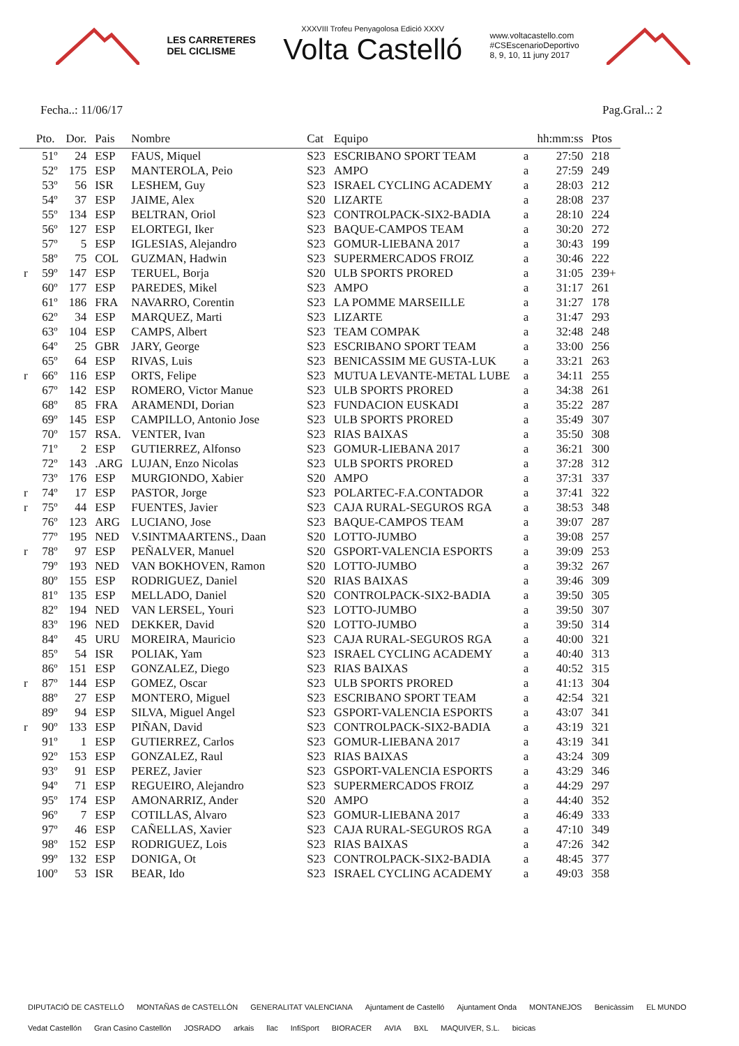LES CARRETERES
DEL CICLISME
XXXVIII Trofeu Penyagolosa Edició XXXV
Volta Castelló
www.voltacastello.com
#CSEscenarioDeportivo
8, 9, 10, 11 juny 2017
Fecha..: 11/06/17 Pag.Gral..: 2
| | Pto. | Dor. | Pais | Nombre | Cat | Equipo | | hh:mm:ss | Ptos |
| --- | --- | --- | --- | --- | --- | --- | --- | --- | --- |
| | 51º | 24 | ESP | FAUS, Miquel | S23 | ESCRIBANO SPORT TEAM | a | 27:50 | 218 |
| | 52º | 175 | ESP | MANTEROLA, Peio | S23 | AMPO | a | 27:59 | 249 |
| | 53º | 56 | ISR | LESHEM, Guy | S23 | ISRAEL CYCLING ACADEMY | a | 28:03 | 212 |
| | 54º | 37 | ESP | JAIME, Alex | S20 | LIZARTE | a | 28:08 | 237 |
| | 55º | 134 | ESP | BELTRAN, Oriol | S23 | CONTROLPACK-SIX2-BADIA | a | 28:10 | 224 |
| | 56º | 127 | ESP | ELORTEGI, Iker | S23 | BAQUE-CAMPOS TEAM | a | 30:20 | 272 |
| | 57º | 5 | ESP | IGLESIAS, Alejandro | S23 | GOMUR-LIEBANA 2017 | a | 30:43 | 199 |
| | 58º | 75 | COL | GUZMAN, Hadwin | S23 | SUPERMERCADOS FROIZ | a | 30:46 | 222 |
| r | 59º | 147 | ESP | TERUEL, Borja | S20 | ULB SPORTS PRORED | a | 31:05 | 239+ |
| | 60º | 177 | ESP | PAREDES, Mikel | S23 | AMPO | a | 31:17 | 261 |
| | 61º | 186 | FRA | NAVARRO, Corentin | S23 | LA POMME MARSEILLE | a | 31:27 | 178 |
| | 62º | 34 | ESP | MARQUEZ, Marti | S23 | LIZARTE | a | 31:47 | 293 |
| | 63º | 104 | ESP | CAMPS, Albert | S23 | TEAM COMPAK | a | 32:48 | 248 |
| | 64º | 25 | GBR | JARY, George | S23 | ESCRIBANO SPORT TEAM | a | 33:00 | 256 |
| | 65º | 64 | ESP | RIVAS, Luis | S23 | BENICASSIM ME GUSTA-LUK | a | 33:21 | 263 |
| r | 66º | 116 | ESP | ORTS, Felipe | S23 | MUTUA LEVANTE-METAL LUBE | a | 34:11 | 255 |
| | 67º | 142 | ESP | ROMERO, Victor Manue | S23 | ULB SPORTS PRORED | a | 34:38 | 261 |
| | 68º | 85 | FRA | ARAMENDI, Dorian | S23 | FUNDACION EUSKADI | a | 35:22 | 287 |
| | 69º | 145 | ESP | CAMPILLO, Antonio Jose | S23 | ULB SPORTS PRORED | a | 35:49 | 307 |
| | 70º | 157 | RSA. | VENTER, Ivan | S23 | RIAS BAIXAS | a | 35:50 | 308 |
| | 71º | 2 | ESP | GUTIERREZ, Alfonso | S23 | GOMUR-LIEBANA 2017 | a | 36:21 | 300 |
| | 72º | 143 | .ARG | LUJAN, Enzo Nicolas | S23 | ULB SPORTS PRORED | a | 37:28 | 312 |
| | 73º | 176 | ESP | MURGIONDO, Xabier | S20 | AMPO | a | 37:31 | 337 |
| r | 74º | 17 | ESP | PASTOR, Jorge | S23 | POLARTEC-F.A.CONTADOR | a | 37:41 | 322 |
| r | 75º | 44 | ESP | FUENTES, Javier | S23 | CAJA RURAL-SEGUROS RGA | a | 38:53 | 348 |
| | 76º | 123 | ARG | LUCIANO, Jose | S23 | BAQUE-CAMPOS TEAM | a | 39:07 | 287 |
| | 77º | 195 | NED | V.SINTMAARTENS., Daan | S20 | LOTTO-JUMBO | a | 39:08 | 257 |
| r | 78º | 97 | ESP | PEÑALVER, Manuel | S20 | GSPORT-VALENCIA ESPORTS | a | 39:09 | 253 |
| | 79º | 193 | NED | VAN BOKHOVEN, Ramon | S20 | LOTTO-JUMBO | a | 39:32 | 267 |
| | 80º | 155 | ESP | RODRIGUEZ, Daniel | S20 | RIAS BAIXAS | a | 39:46 | 309 |
| | 81º | 135 | ESP | MELLADO, Daniel | S20 | CONTROLPACK-SIX2-BADIA | a | 39:50 | 305 |
| | 82º | 194 | NED | VAN LERSEL, Youri | S23 | LOTTO-JUMBO | a | 39:50 | 307 |
| | 83º | 196 | NED | DEKKER, David | S20 | LOTTO-JUMBO | a | 39:50 | 314 |
| | 84º | 45 | URU | MOREIRA, Mauricio | S23 | CAJA RURAL-SEGUROS RGA | a | 40:00 | 321 |
| | 85º | 54 | ISR | POLIAK, Yam | S23 | ISRAEL CYCLING ACADEMY | a | 40:40 | 313 |
| | 86º | 151 | ESP | GONZALEZ, Diego | S23 | RIAS BAIXAS | a | 40:52 | 315 |
| r | 87º | 144 | ESP | GOMEZ, Oscar | S23 | ULB SPORTS PRORED | a | 41:13 | 304 |
| | 88º | 27 | ESP | MONTERO, Miguel | S23 | ESCRIBANO SPORT TEAM | a | 42:54 | 321 |
| | 89º | 94 | ESP | SILVA, Miguel Angel | S23 | GSPORT-VALENCIA ESPORTS | a | 43:07 | 341 |
| r | 90º | 133 | ESP | PIÑAN, David | S23 | CONTROLPACK-SIX2-BADIA | a | 43:19 | 321 |
| | 91º | 1 | ESP | GUTIERREZ, Carlos | S23 | GOMUR-LIEBANA 2017 | a | 43:19 | 341 |
| | 92º | 153 | ESP | GONZALEZ, Raul | S23 | RIAS BAIXAS | a | 43:24 | 309 |
| | 93º | 91 | ESP | PEREZ, Javier | S23 | GSPORT-VALENCIA ESPORTS | a | 43:29 | 346 |
| | 94º | 71 | ESP | REGUEIRO, Alejandro | S23 | SUPERMERCADOS FROIZ | a | 44:29 | 297 |
| | 95º | 174 | ESP | AMONARRIZ, Ander | S20 | AMPO | a | 44:40 | 352 |
| | 96º | 7 | ESP | COTILLAS, Alvaro | S23 | GOMUR-LIEBANA 2017 | a | 46:49 | 333 |
| | 97º | 46 | ESP | CAÑELLAS, Xavier | S23 | CAJA RURAL-SEGUROS RGA | a | 47:10 | 349 |
| | 98º | 152 | ESP | RODRIGUEZ, Lois | S23 | RIAS BAIXAS | a | 47:26 | 342 |
| | 99º | 132 | ESP | DONIGA, Ot | S23 | CONTROLPACK-SIX2-BADIA | a | 48:45 | 377 |
| | 100º | 53 | ISR | BEAR, Ido | S23 | ISRAEL CYCLING ACADEMY | a | 49:03 | 358 |
DIPUTACIÓ DE CASTELLÓ MONTAÑAS de CASTELLÓN GENERALITAT VALENCIANA Ajuntament de Castelló Ajuntament Onda MONTANEJOS Benicàssim EL MUNDO Vedat Castellón Gran Casino Castellón JOSRADO arkais llac InfiSport BIORACER AVIA BXL MAQUIVER, S.L. bicicas